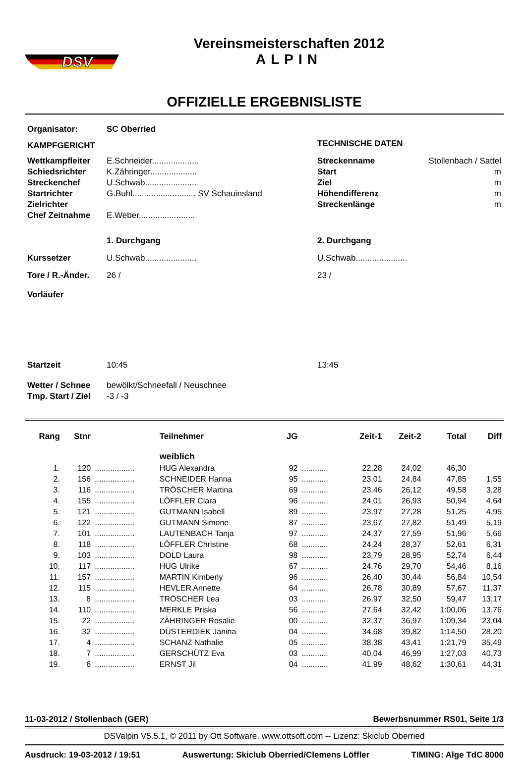DSV
Vereinsmeisterschaften 2012
ALPIN
OFFIZIELLE ERGEBNISLISTE
| Organisator: | SC Oberried | | |
| KAMPFGERICHT | | TECHNISCHE DATEN | |
| Wettkampfleiter | E.Schneider.................... | Streckenname | Stollenbach / Sattel |
| Schiedsrichter | K.Zähringer.................... | Start | m |
| Streckenchef | U.Schwab...................... | Ziel | m |
| Startrichter | G.Buhl........................... SV Schauinsland | Höhendifferenz | m |
| Zielrichter | | Streckenlänge | m |
| Chef Zeitnahme | E.Weber........................ | | |
| | 1. Durchgang | 2. Durchgang | |
| Kurssetzer | U.Schwab...................... | U.Schwab...................... | |
| Tore / R.-Änder. | 26 / | 23 / | |
| Vorläufer | | | |
| Startzeit | 10:45 | 13:45 | |
| Wetter / Schnee | bewölkt/Schneefall / Neuschnee | | |
| Tmp. Start / Ziel | -3 / -3 | | |
| Rang | Stnr | | Teilnehmer | JG | | Zeit-1 | Zeit-2 | Total | Diff |
| --- | --- | --- | --- | --- | --- | --- | --- | --- | --- |
| | | | weiblich | | | | | | |
| 1. | 120 | .................. | HUG Alexandra | 92 | ............ | 22,28 | 24,02 | 46,30 | |
| 2. | 156 | .................. | SCHNEIDER Hanna | 95 | ............ | 23,01 | 24,84 | 47,85 | 1,55 |
| 3. | 116 | .................. | TRÖSCHER Martina | 69 | ............ | 23,46 | 26,12 | 49,58 | 3,28 |
| 4. | 155 | .................. | LÖFFLER Clara | 96 | ............ | 24,01 | 26,93 | 50,94 | 4,64 |
| 5. | 121 | .................. | GUTMANN Isabell | 89 | ............ | 23,97 | 27,28 | 51,25 | 4,95 |
| 6. | 122 | .................. | GUTMANN Simone | 87 | ............ | 23,67 | 27,82 | 51,49 | 5,19 |
| 7. | 101 | .................. | LAUTENBACH Tanja | 97 | ............ | 24,37 | 27,59 | 51,96 | 5,66 |
| 8. | 118 | .................. | LÖFFLER Christine | 68 | ............ | 24,24 | 28,37 | 52,61 | 6,31 |
| 9. | 103 | .................. | DOLD Laura | 98 | ............ | 23,79 | 28,95 | 52,74 | 6,44 |
| 10. | 117 | .................. | HUG Ulrike | 67 | ............ | 24,76 | 29,70 | 54,46 | 8,16 |
| 11. | 157 | .................. | MARTIN Kimberly | 96 | ............ | 26,40 | 30,44 | 56,84 | 10,54 |
| 12. | 115 | .................. | HEVLER Annette | 64 | ............ | 26,78 | 30,89 | 57,67 | 11,37 |
| 13. | 8 | .................. | TRÖSCHER Lea | 03 | ............ | 26,97 | 32,50 | 59,47 | 13,17 |
| 14. | 110 | .................. | MERKLE Priska | 56 | ............ | 27,64 | 32,42 | 1:00,06 | 13,76 |
| 15. | 22 | .................. | ZÄHRINGER Rosalie | 00 | ............ | 32,37 | 36,97 | 1:09,34 | 23,04 |
| 16. | 32 | .................. | DÜSTERDIEK Janina | 04 | ............ | 34,68 | 39,82 | 1:14,50 | 28,20 |
| 17. | 4 | .................. | SCHANZ Nathalie | 05 | ............ | 38,38 | 43,41 | 1:21,79 | 35,49 |
| 18. | 7 | .................. | GERSCHÜTZ Eva | 03 | ............ | 40,04 | 46,99 | 1:27,03 | 40,73 |
| 19. | 6 | .................. | ERNST Jil | 04 | ............ | 41,99 | 48,62 | 1:30,61 | 44,31 |
11-03-2012 / Stollenbach (GER) Bewerbsnummer RS01, Seite 1/3
DSValpin V5.5.1, © 2011 by Ott Software, www.ottsoft.com -- Lizenz: Skiclub Oberried
Ausdruck: 19-03-2012 / 19:51 Auswertung: Skiclub Oberried/Clemens Löffler TIMING: Alge TdC 8000